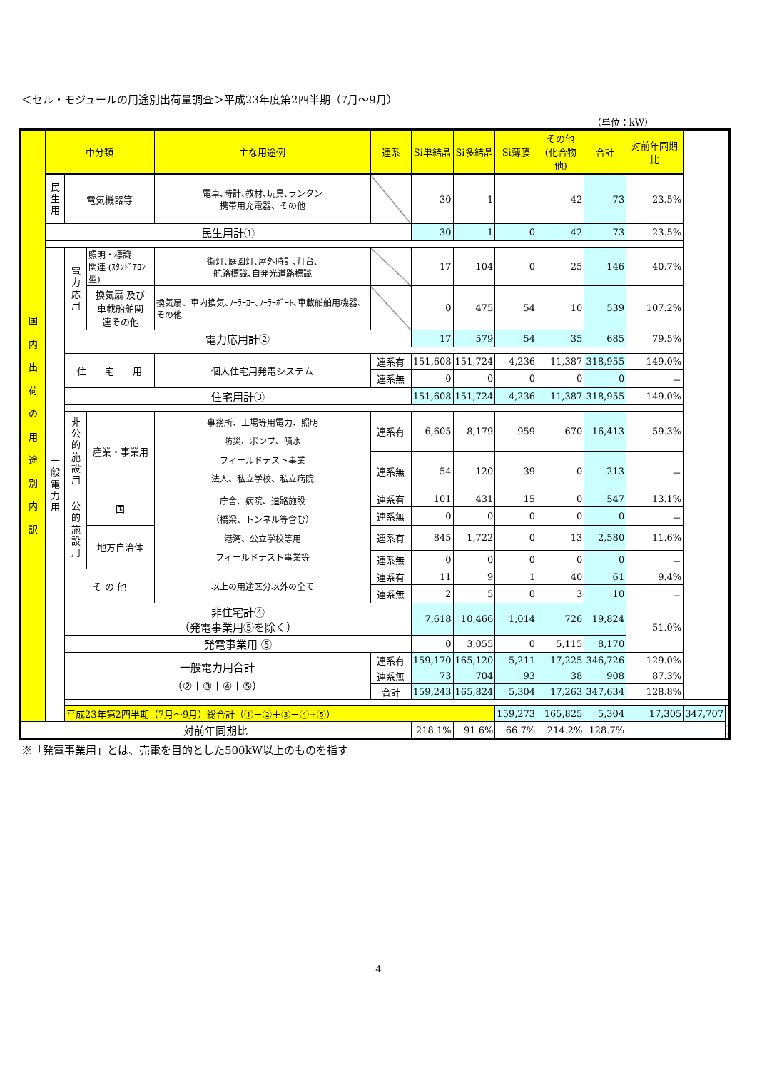＜セル・モジュールの用途別出荷量調査＞平成23年度第2四半期（7月～9月）
（単位：kW）
| 国 内 出 荷 の 用 途 別 内 訳 | 中分類 | | | 主な用途例 | 連系 | Si単結晶 | Si多結晶 | Si薄膜 | その他 (化合物他) | 合計 | 対前年同期比 | | |
| | 民 生 用 | 電気機器等 | | 電卓､時計､教材､玩具､ランタン 携帯用充電器、その他 | | 30 | 1 | | 42 | 73 | 23.5% | | |
| | 民生用計① | | | | | 30 | 1 | 0 | 42 | 73 | 23.5% | | |
| | 一 般 電 力 用 | 電 力 応 用 | 照明・標識 関連 (ｽﾀﾝﾄﾞｱﾛﾝ型) | 街灯､庭園灯､屋外時計､灯台､ 航路標識､自発光道路標識 | | 17 | 104 | 0 | 25 | 146 | 40.7% | | |
| | | | 換気扇 及び 車載船舶関 連その他 | 換気扇、車内換気､ｿｰﾗｰｶｰ､ｿｰﾗｰﾎﾞｰﾄ､車載船舶用機器、その他 | | 0 | 475 | 54 | 10 | 539 | 107.2% | | |
| | | 電力応用計② | | | | 17 | 579 | 54 | 35 | 685 | 79.5% | | |
| | | 住 宅 用 | | 個人住宅用発電システム | 連系有 | 151,608 | 151,724 | 4,236 | 11,387 | 318,955 | 149.0% | | |
| | | | | | 連系無 | 0 | 0 | 0 | 0 | 0 | － | | |
| | | 住宅用計③ | | | | 151,608 | 151,724 | 4,236 | 11,387 | 318,955 | 149.0% | | |
| | | 非 公 的 施 設 用 | 産業・事業用 | 事務所、工場等用電力、照明 防災、ポンプ、噴水 フィールドテスト事業 法人、私立学校、私立病院 | 連系有 | 6,605 | 8,179 | 959 | 670 | 16,413 | 59.3% | | |
| | | | | | 連系無 | 54 | 120 | 39 | 0 | 213 | － | | |
| | | 公 的 施 設 用 | 国 | 庁舎、病院、道路施設 （橋梁、トンネル等含む） 港湾、公立学校等用 フィールドテスト事業等 | 連系有 | 101 | 431 | 15 | 0 | 547 | 13.1% | | |
| | | | | | 連系無 | 0 | 0 | 0 | 0 | 0 | － | | |
| | | | 地方自治体 | | 連系有 | 845 | 1,722 | 0 | 13 | 2,580 | 11.6% | | |
| | | | | | 連系無 | 0 | 0 | 0 | 0 | 0 | － | | |
| | | そ の 他 | | 以上の用途区分以外の全て | 連系有 | 11 | 9 | 1 | 40 | 61 | 9.4% | | |
| | | | | | 連系無 | 2 | 5 | 0 | 3 | 10 | － | | |
| | | 非住宅計④ （発電事業用⑤を除く） | | | | 7,618 | 10,466 | 1,014 | 726 | 19,824 | 51.0% | | |
| | | 発電事業用 ⑤ | | | | 0 | 3,055 | 0 | 5,115 | 8,170 | | | |
| | | 一般電力用合計 （②＋③＋④＋⑤） | | | 連系有 | 159,170 | 165,120 | 5,211 | 17,225 | 346,726 | 129.0% | | |
| | | | | | 連系無 | 73 | 704 | 93 | 38 | 908 | 87.3% | | |
| | | | | | 合計 | 159,243 | 165,824 | 5,304 | 17,263 | 347,634 | 128.8% | | |
| | | 平成23年第2四半期（7月～9月）総合計（①＋②＋③＋④+⑤） | | | | | | 159,273 | 165,825 | 5,304 | 17,305 | 347,707 | |
| 対前年同期比 | | | | | | 218.1% | 91.6% | 66.7% | 214.2% | 128.7% | | | |
※「発電事業用」とは、売電を目的とした500kW以上のものを指す
4